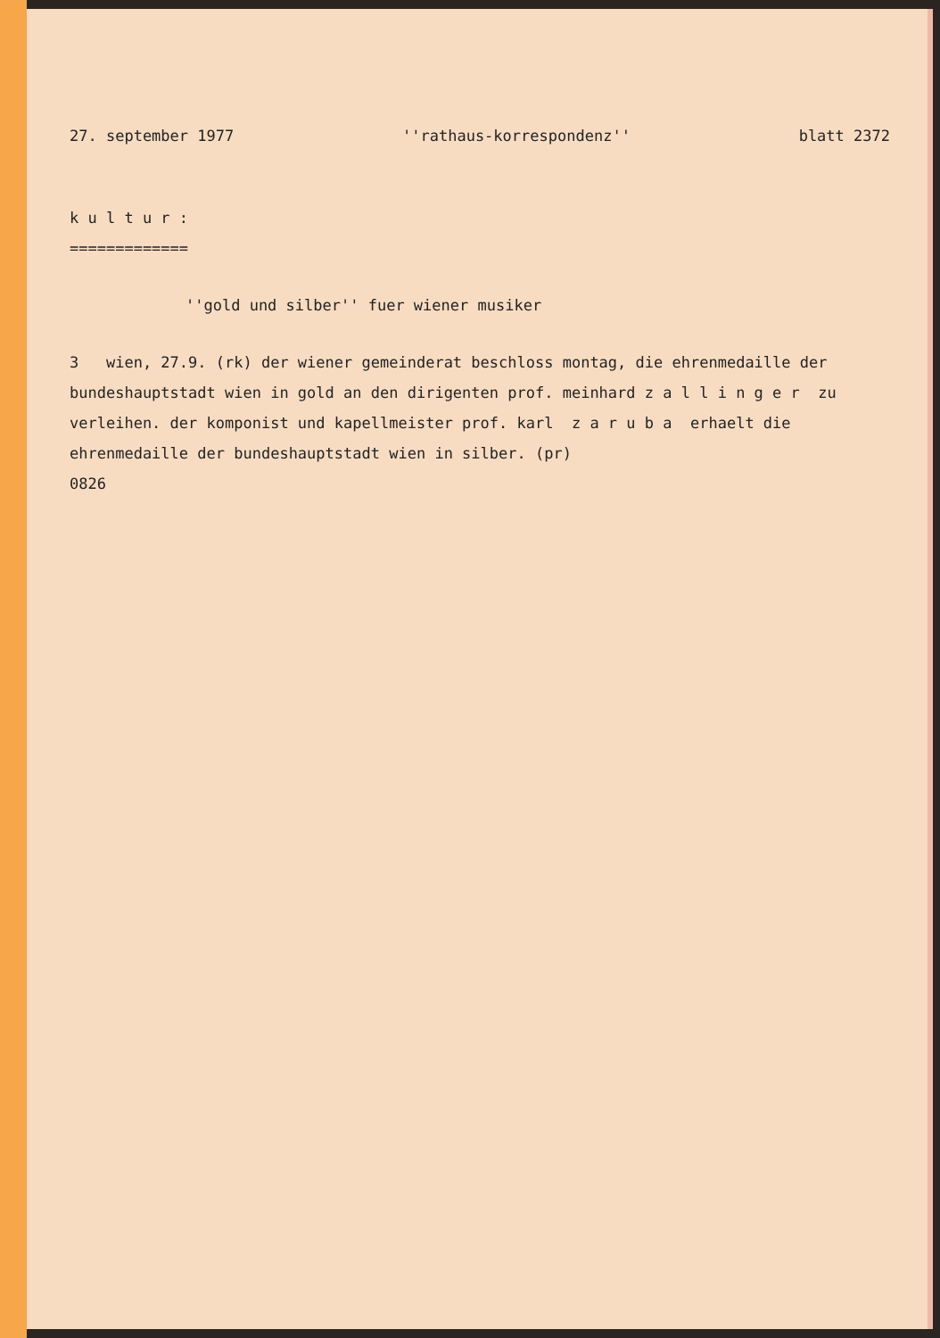27. september 1977 ''rathaus-korrespondenz'' blatt 2372
k u l t u r :
=============
''gold und silber'' fuer wiener musiker
3 wien, 27.9. (rk) der wiener gemeinderat beschloss montag, die ehrenmedaille der bundeshauptstadt wien in gold an den dirigenten prof. meinhard z a l l i n g e r zu verleihen. der komponist und kapellmeister prof. karl z a r u b a erhaelt die ehrenmedaille der bundeshauptstadt wien in silber. (pr)
0826